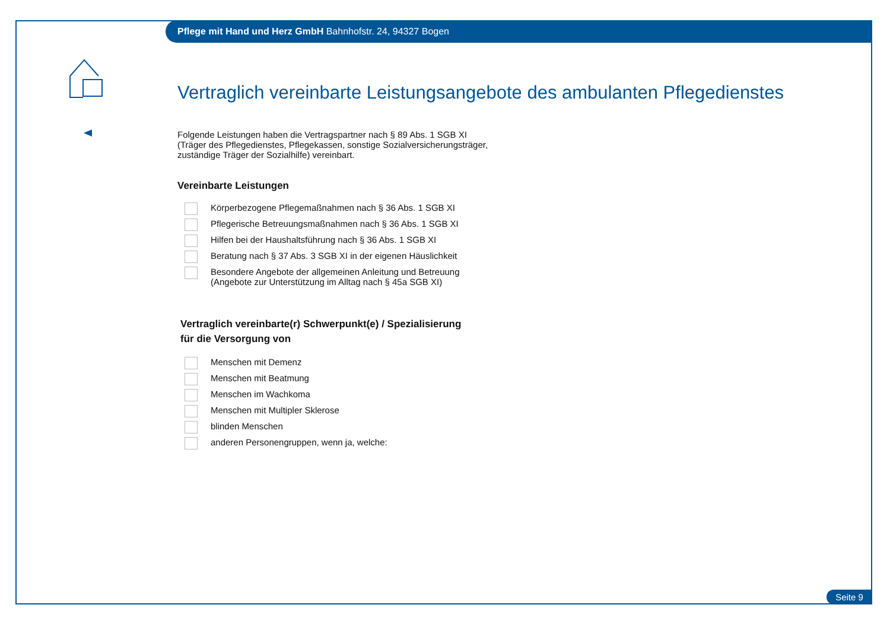Pflege mit Hand und Herz GmbH Bahnhofstr. 24, 94327 Bogen
Vertraglich vereinbarte Leistungsangebote des ambulanten Pflegedienstes
Folgende Leistungen haben die Vertragspartner nach § 89 Abs. 1 SGB XI
(Träger des Pflegedienstes, Pflegekassen, sonstige Sozialversicherungsträger,
zuständige Träger der Sozialhilfe) vereinbart.
Vereinbarte Leistungen
Körperbezogene Pflegemaßnahmen nach § 36 Abs. 1 SGB XI
Pflegerische Betreuungsmaßnahmen nach § 36 Abs. 1 SGB XI
Hilfen bei der Haushaltsführung nach § 36 Abs. 1 SGB XI
Beratung nach § 37 Abs. 3 SGB XI in der eigenen Häuslichkeit
Besondere Angebote der allgemeinen Anleitung und Betreuung
(Angebote zur Unterstützung im Alltag nach § 45a SGB XI)
Vertraglich vereinbarte(r) Schwerpunkt(e) / Spezialisierung
für die Versorgung von
Menschen mit Demenz
Menschen mit Beatmung
Menschen im Wachkoma
Menschen mit Multipler Sklerose
blinden Menschen
anderen Personengruppen, wenn ja, welche:
Seite 9